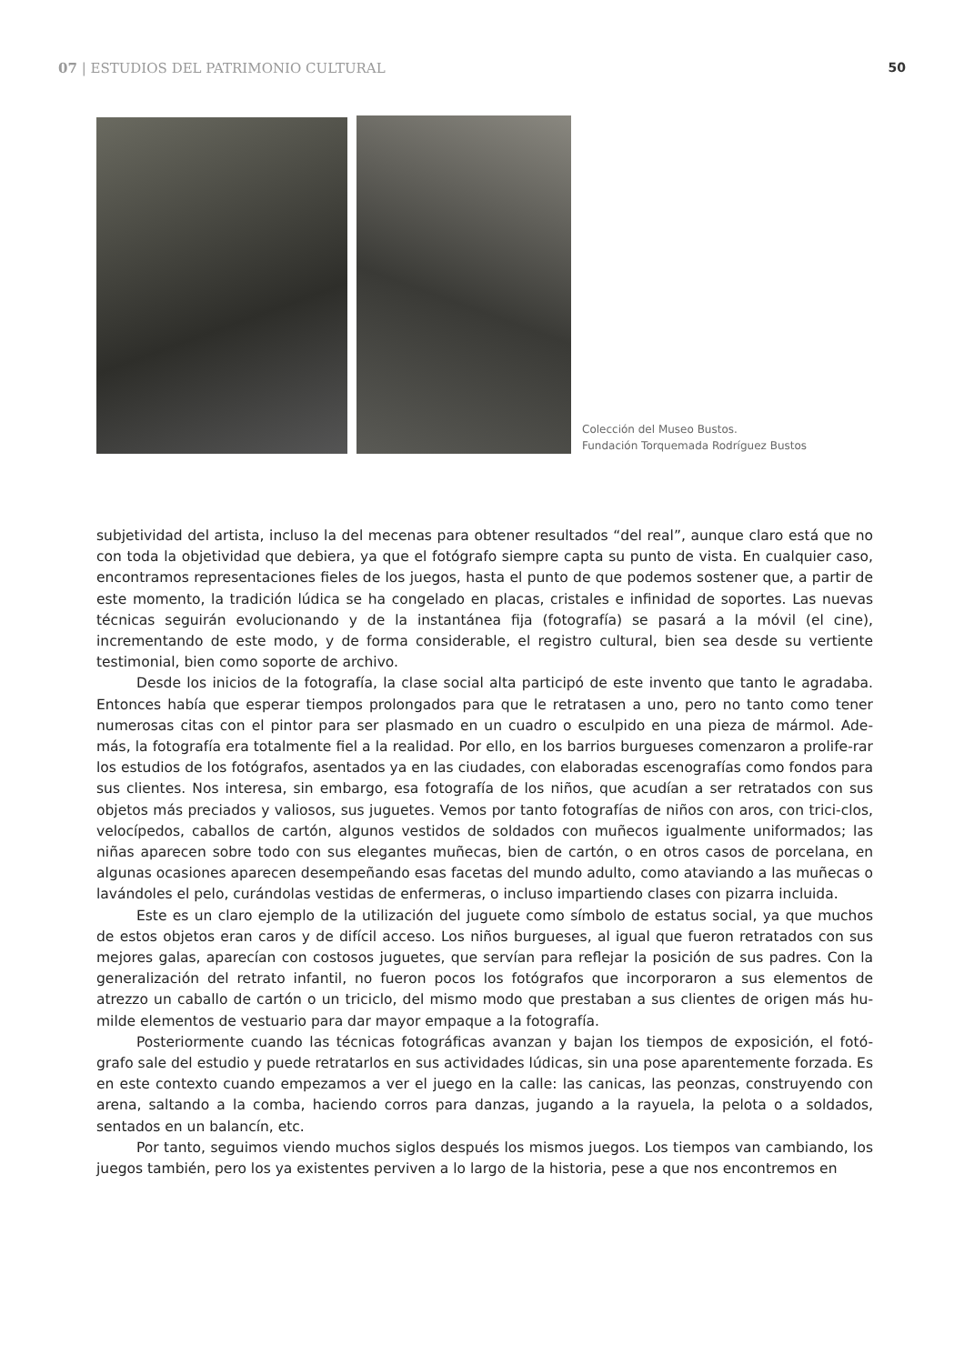07 | ESTUDIOS DEL PATRIMONIO CULTURAL 50
Colección del Museo Bustos.
Fundación Torquemada Rodríguez Bustos
subjetividad del artista, incluso la del mecenas para obtener resultados “del real”, aunque claro está que no con toda la objetividad que debiera, ya que el fotógrafo siempre capta su punto de vista. En cualquier caso, encontramos representaciones fieles de los juegos, hasta el punto de que podemos sostener que, a partir de este momento, la tradición lúdica se ha congelado en placas, cristales e infinidad de soportes. Las nuevas técnicas seguirán evolucionando y de la instantánea fija (fotografía) se pasará a la móvil (el cine), incrementando de este modo, y de forma considerable, el registro cultural, bien sea desde su vertiente testimonial, bien como soporte de archivo.
Desde los inicios de la fotografía, la clase social alta participó de este invento que tanto le agradaba. Entonces había que esperar tiempos prolongados para que le retratasen a uno, pero no tanto como tener numerosas citas con el pintor para ser plasmado en un cuadro o esculpido en una pieza de mármol. Ade-más, la fotografía era totalmente fiel a la realidad. Por ello, en los barrios burgueses comenzaron a prolife-rar los estudios de los fotógrafos, asentados ya en las ciudades, con elaboradas escenografías como fondos para sus clientes. Nos interesa, sin embargo, esa fotografía de los niños, que acudían a ser retratados con sus objetos más preciados y valiosos, sus juguetes. Vemos por tanto fotografías de niños con aros, con trici-clos, velocípedos, caballos de cartón, algunos vestidos de soldados con muñecos igualmente uniformados; las niñas aparecen sobre todo con sus elegantes muñecas, bien de cartón, o en otros casos de porcelana, en algunas ocasiones aparecen desempeñando esas facetas del mundo adulto, como ataviando a las muñecas o lavándoles el pelo, curándolas vestidas de enfermeras, o incluso impartiendo clases con pizarra incluida.
Este es un claro ejemplo de la utilización del juguete como símbolo de estatus social, ya que muchos de estos objetos eran caros y de difícil acceso. Los niños burgueses, al igual que fueron retratados con sus mejores galas, aparecían con costosos juguetes, que servían para reflejar la posición de sus padres. Con la generalización del retrato infantil, no fueron pocos los fotógrafos que incorporaron a sus elementos de atrezzo un caballo de cartón o un triciclo, del mismo modo que prestaban a sus clientes de origen más hu-milde elementos de vestuario para dar mayor empaque a la fotografía.
Posteriormente cuando las técnicas fotográficas avanzan y bajan los tiempos de exposición, el fotó-grafo sale del estudio y puede retratarlos en sus actividades lúdicas, sin una pose aparentemente forzada. Es en este contexto cuando empezamos a ver el juego en la calle: las canicas, las peonzas, construyendo con arena, saltando a la comba, haciendo corros para danzas, jugando a la rayuela, la pelota o a soldados, sentados en un balancín, etc.
Por tanto, seguimos viendo muchos siglos después los mismos juegos. Los tiempos van cambiando, los juegos también, pero los ya existentes perviven a lo largo de la historia, pese a que nos encontremos en